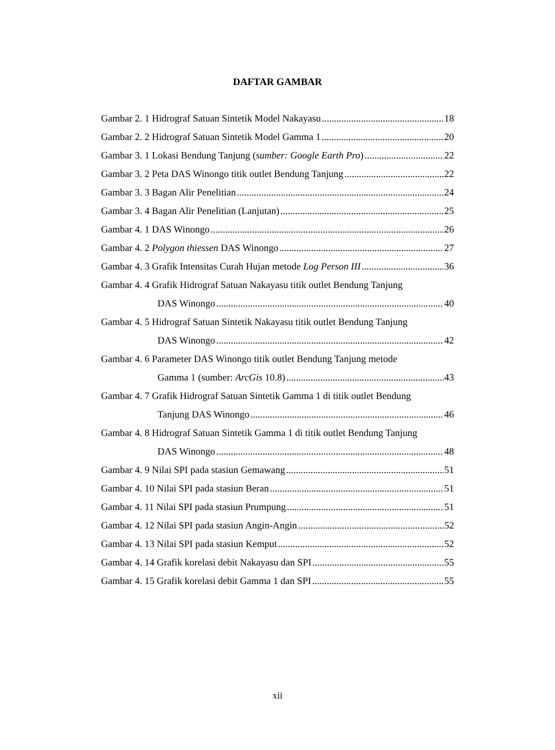DAFTAR GAMBAR
Gambar 2. 1 Hidrograf Satuan Sintetik Model Nakayasu 18
Gambar 2. 2 Hidrograf Satuan Sintetik Model Gamma 1 20
Gambar 3. 1 Lokasi Bendung Tanjung (sumber: Google Earth Pro) 22
Gambar 3. 2 Peta DAS Winongo titik outlet Bendung Tanjung 22
Gambar 3. 3 Bagan Alir Penelitian 24
Gambar 3. 4 Bagan Alir Penelitian (Lanjutan) 25
Gambar 4. 1 DAS Winongo 26
Gambar 4. 2 Polygon thiessen DAS Winongo 27
Gambar 4. 3 Grafik Intensitas Curah Hujan metode Log Person III 36
Gambar 4. 4 Grafik Hidrograf Satuan Nakayasu titik outlet Bendung Tanjung
DAS Winongo 40
Gambar 4. 5 Hidrograf Satuan Sintetik Nakayasu titik outlet Bendung Tanjung
DAS Winongo 42
Gambar 4. 6 Parameter DAS Winongo titik outlet Bendung Tanjung metode
Gamma 1 (sumber: ArcGis 10.8) 43
Gambar 4. 7 Grafik Hidrograf Satuan Sintetik Gamma 1 di titik outlet Bendung
Tanjung DAS Winongo 46
Gambar 4. 8 Hidrograf Satuan Sintetik Gamma 1 di titik outlet Bendung Tanjung
DAS Winongo 48
Gambar 4. 9 Nilai SPI pada stasiun Gemawang 51
Gambar 4. 10 Nilai SPI pada stasiun Beran 51
Gambar 4. 11 Nilai SPI pada stasiun Prumpung 51
Gambar 4. 12 Nilai SPI pada stasiun Angin-Angin 52
Gambar 4. 13 Nilai SPI pada stasiun Kemput 52
Gambar 4. 14 Grafik korelasi debit Nakayasu dan SPI 55
Gambar 4. 15 Grafik korelasi debit Gamma 1 dan SPI 55
xii